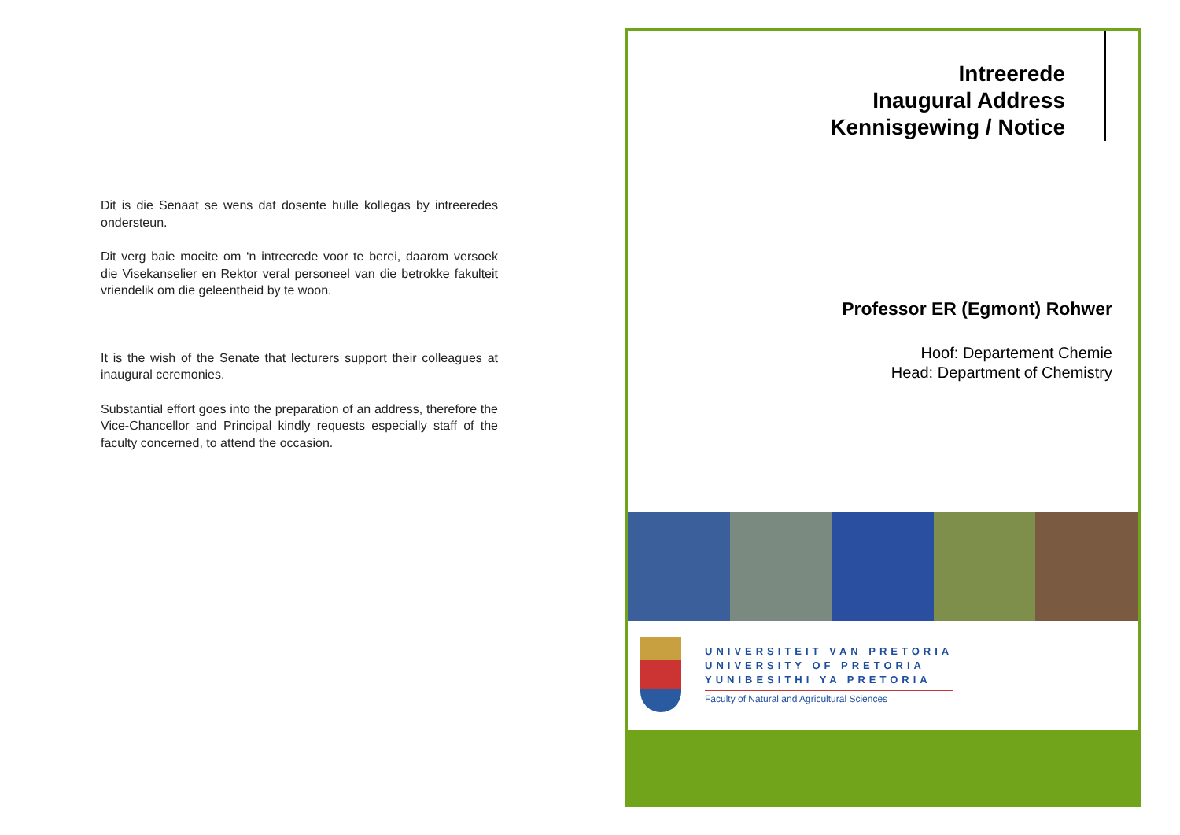Dit is die Senaat se wens dat dosente hulle kollegas by intreeredes ondersteun.
Dit verg baie moeite om ‘n intreerede voor te berei, daarom versoek die Visekanselier en Rektor veral personeel van die betrokke fakulteit vriendelik om die geleentheid by te woon.
It is the wish of the Senate that lecturers support their colleagues at inaugural ceremonies.
Substantial effort goes into the preparation of an address, therefore the Vice-Chancellor and Principal kindly requests especially staff of the faculty concerned, to attend the occasion.
Intreerede
Inaugural Address
Kennisgewing / Notice
Professor ER (Egmont) Rohwer
Hoof: Departement Chemie
Head: Department of Chemistry
UNIVERSITEIT VAN PRETORIA
UNIVERSITY OF PRETORIA
YUNIBESITHI YA PRETORIA
Faculty of Natural and Agricultural Sciences